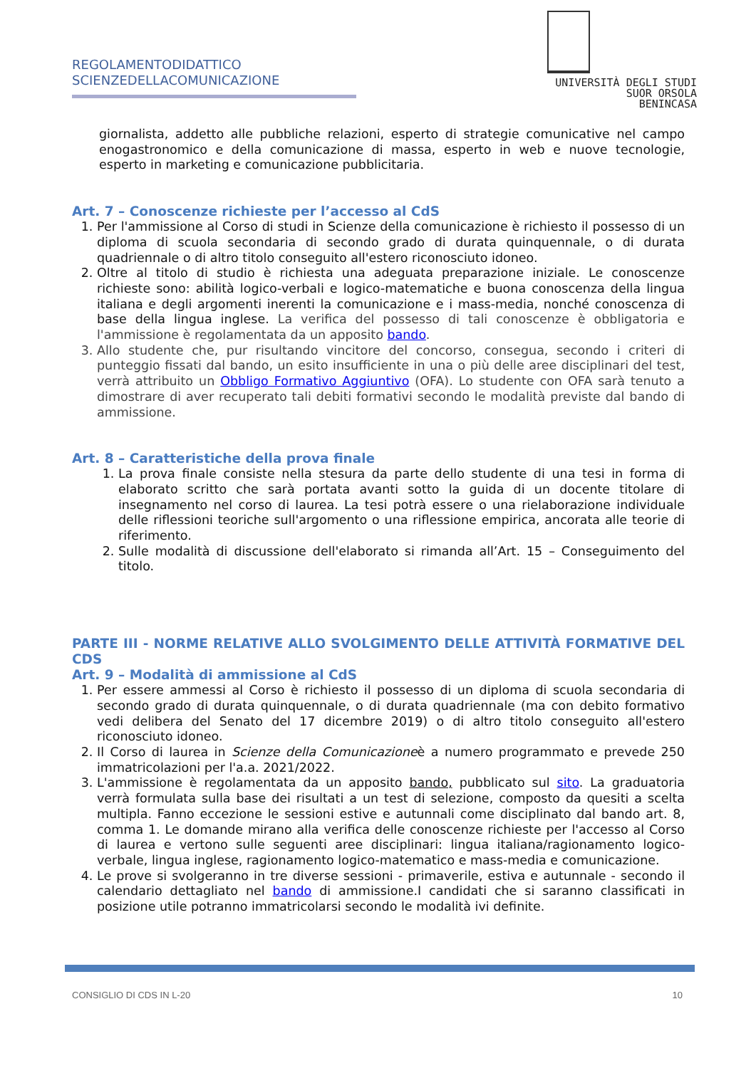REGOLAMENTODIDATTICO
SCIENZEDELLACOMUNICAZIONE
UNIVERSITÀ DEGLI STUDI
SUOR ORSOLA
BENINCASA
giornalista, addetto alle pubbliche relazioni, esperto di strategie comunicative nel campo enogastronomico e della comunicazione di massa, esperto in web e nuove tecnologie, esperto in marketing e comunicazione pubblicitaria.
Art. 7 – Conoscenze richieste per l’accesso al CdS
1. Per l'ammissione al Corso di studi in Scienze della comunicazione è richiesto il possesso di un diploma di scuola secondaria di secondo grado di durata quinquennale, o di durata quadriennale o di altro titolo conseguito all'estero riconosciuto idoneo.
2. Oltre al titolo di studio è richiesta una adeguata preparazione iniziale. Le conoscenze richieste sono: abilità logico-verbali e logico-matematiche e buona conoscenza della lingua italiana e degli argomenti inerenti la comunicazione e i mass-media, nonché conoscenza di base della lingua inglese. La verifica del possesso di tali conoscenze è obbligatoria e l'ammissione è regolamentata da un apposito bando.
3. Allo studente che, pur risultando vincitore del concorso, consegua, secondo i criteri di punteggio fissati dal bando, un esito insufficiente in una o più delle aree disciplinari del test, verrà attribuito un Obbligo Formativo Aggiuntivo (OFA). Lo studente con OFA sarà tenuto a dimostrare di aver recuperato tali debiti formativi secondo le modalità previste dal bando di ammissione.
Art. 8 – Caratteristiche della prova finale
1. La prova finale consiste nella stesura da parte dello studente di una tesi in forma di elaborato scritto che sarà portata avanti sotto la guida di un docente titolare di insegnamento nel corso di laurea. La tesi potrà essere o una rielaborazione individuale delle riflessioni teoriche sull'argomento o una riflessione empirica, ancorata alle teorie di riferimento.
2. Sulle modalità di discussione dell'elaborato si rimanda all’Art. 15 – Conseguimento del titolo.
PARTE III - NORME RELATIVE ALLO SVOLGIMENTO DELLE ATTIVITÀ FORMATIVE DEL CDS
Art. 9 – Modalità di ammissione al CdS
1. Per essere ammessi al Corso è richiesto il possesso di un diploma di scuola secondaria di secondo grado di durata quinquennale, o di durata quadriennale (ma con debito formativo vedi delibera del Senato del 17 dicembre 2019) o di altro titolo conseguito all'estero riconosciuto idoneo.
2. Il Corso di laurea in Scienze della Comunicazioneè a numero programmato e prevede 250 immatricolazioni per l'a.a. 2021/2022.
3. L'ammissione è regolamentata da un apposito bando, pubblicato sul sito. La graduatoria verrà formulata sulla base dei risultati a un test di selezione, composto da quesiti a scelta multipla. Fanno eccezione le sessioni estive e autunnali come disciplinato dal bando art. 8, comma 1. Le domande mirano alla verifica delle conoscenze richieste per l'accesso al Corso di laurea e vertono sulle seguenti aree disciplinari: lingua italiana/ragionamento logico-verbale, lingua inglese, ragionamento logico-matematico e mass-media e comunicazione.
4. Le prove si svolgeranno in tre diverse sessioni - primaverile, estiva e autunnale - secondo il calendario dettagliato nel bando di ammissione.I candidati che si saranno classificati in posizione utile potranno immatricolarsi secondo le modalità ivi definite.
CONSIGLIO DI CDS IN L-20 10